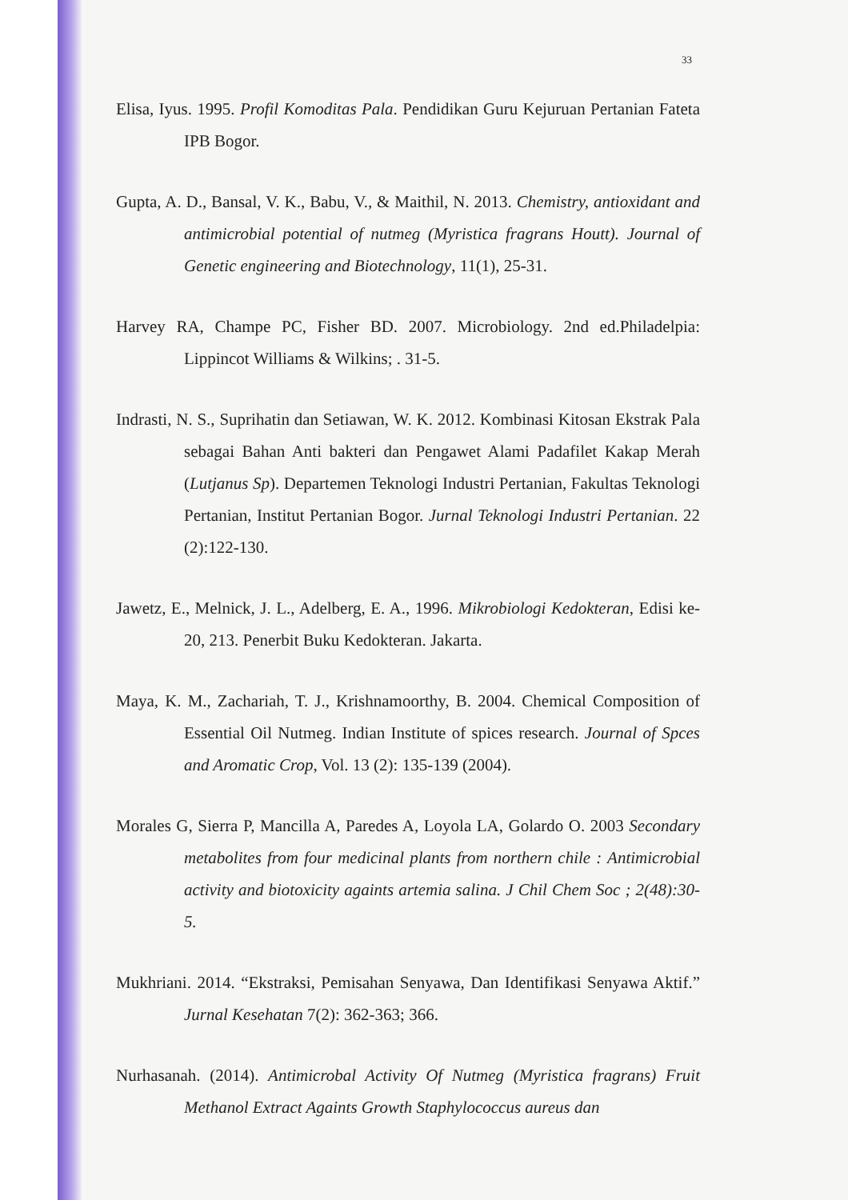33
Elisa, Iyus. 1995. Profil Komoditas Pala. Pendidikan Guru Kejuruan Pertanian Fateta IPB Bogor.
Gupta, A. D., Bansal, V. K., Babu, V., & Maithil, N. 2013. Chemistry, antioxidant and antimicrobial potential of nutmeg (Myristica fragrans Houtt). Journal of Genetic engineering and Biotechnology, 11(1), 25-31.
Harvey RA, Champe PC, Fisher BD. 2007. Microbiology. 2nd ed.Philadelpia: Lippincot Williams & Wilkins; . 31-5.
Indrasti, N. S., Suprihatin dan Setiawan, W. K. 2012. Kombinasi Kitosan Ekstrak Pala sebagai Bahan Anti bakteri dan Pengawet Alami Padafilet Kakap Merah (Lutjanus Sp). Departemen Teknologi Industri Pertanian, Fakultas Teknologi Pertanian, Institut Pertanian Bogor. Jurnal Teknologi Industri Pertanian. 22 (2):122-130.
Jawetz, E., Melnick, J. L., Adelberg, E. A., 1996. Mikrobiologi Kedokteran, Edisi ke-20, 213. Penerbit Buku Kedokteran. Jakarta.
Maya, K. M., Zachariah, T. J., Krishnamoorthy, B. 2004. Chemical Composition of Essential Oil Nutmeg. Indian Institute of spices research. Journal of Spces and Aromatic Crop, Vol. 13 (2): 135-139 (2004).
Morales G, Sierra P, Mancilla A, Paredes A, Loyola LA, Golardo O. 2003 Secondary metabolites from four medicinal plants from northern chile : Antimicrobial activity and biotoxicity againts artemia salina. J Chil Chem Soc ; 2(48):30-5.
Mukhriani. 2014. “Ekstraksi, Pemisahan Senyawa, Dan Identifikasi Senyawa Aktif.” Jurnal Kesehatan 7(2): 362-363; 366.
Nurhasanah. (2014). Antimicrobal Activity Of Nutmeg (Myristica fragrans) Fruit Methanol Extract Againts Growth Staphylococcus aureus dan